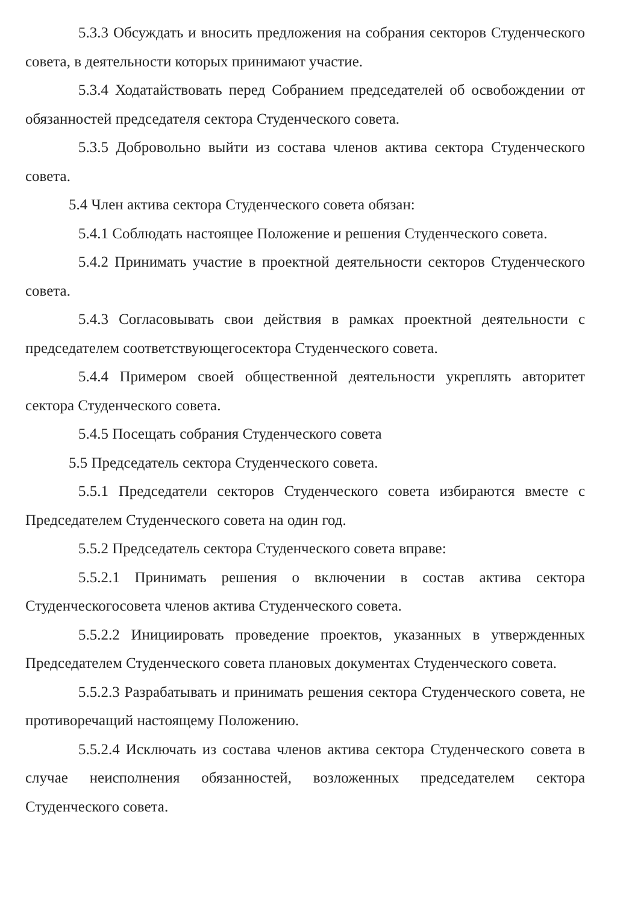5.3.3 Обсуждать и вносить предложения на собрания секторов Студенческого совета, в деятельности которых принимают участие.
5.3.4 Ходатайствовать перед Собранием председателей об освобождении от обязанностей председателя сектора Студенческого совета.
5.3.5 Добровольно выйти из состава членов актива сектора Студенческого совета.
5.4 Член актива сектора Студенческого совета обязан:
5.4.1 Соблюдать настоящее Положение и решения Студенческого совета.
5.4.2 Принимать участие в проектной деятельности секторов Студенческого совета.
5.4.3 Согласовывать свои действия в рамках проектной деятельности с председателем соответствующегосектора Студенческого совета.
5.4.4 Примером своей общественной деятельности укреплять авторитет сектора Студенческого совета.
5.4.5 Посещать собрания Студенческого совета
5.5 Председатель сектора Студенческого совета.
5.5.1 Председатели секторов Студенческого совета избираются вместе с Председателем Студенческого совета на один год.
5.5.2 Председатель сектора Студенческого совета вправе:
5.5.2.1 Принимать решения о включении в состав актива сектора Студенческогосовета членов актива Студенческого совета.
5.5.2.2 Инициировать проведение проектов, указанных в утвержденных Председателем Студенческого совета плановых документах Студенческого совета.
5.5.2.3 Разрабатывать и принимать решения сектора Студенческого совета, не противоречащий настоящему Положению.
5.5.2.4 Исключать из состава членов актива сектора Студенческого совета в случае неисполнения обязанностей, возложенных председателем сектора Студенческого совета.